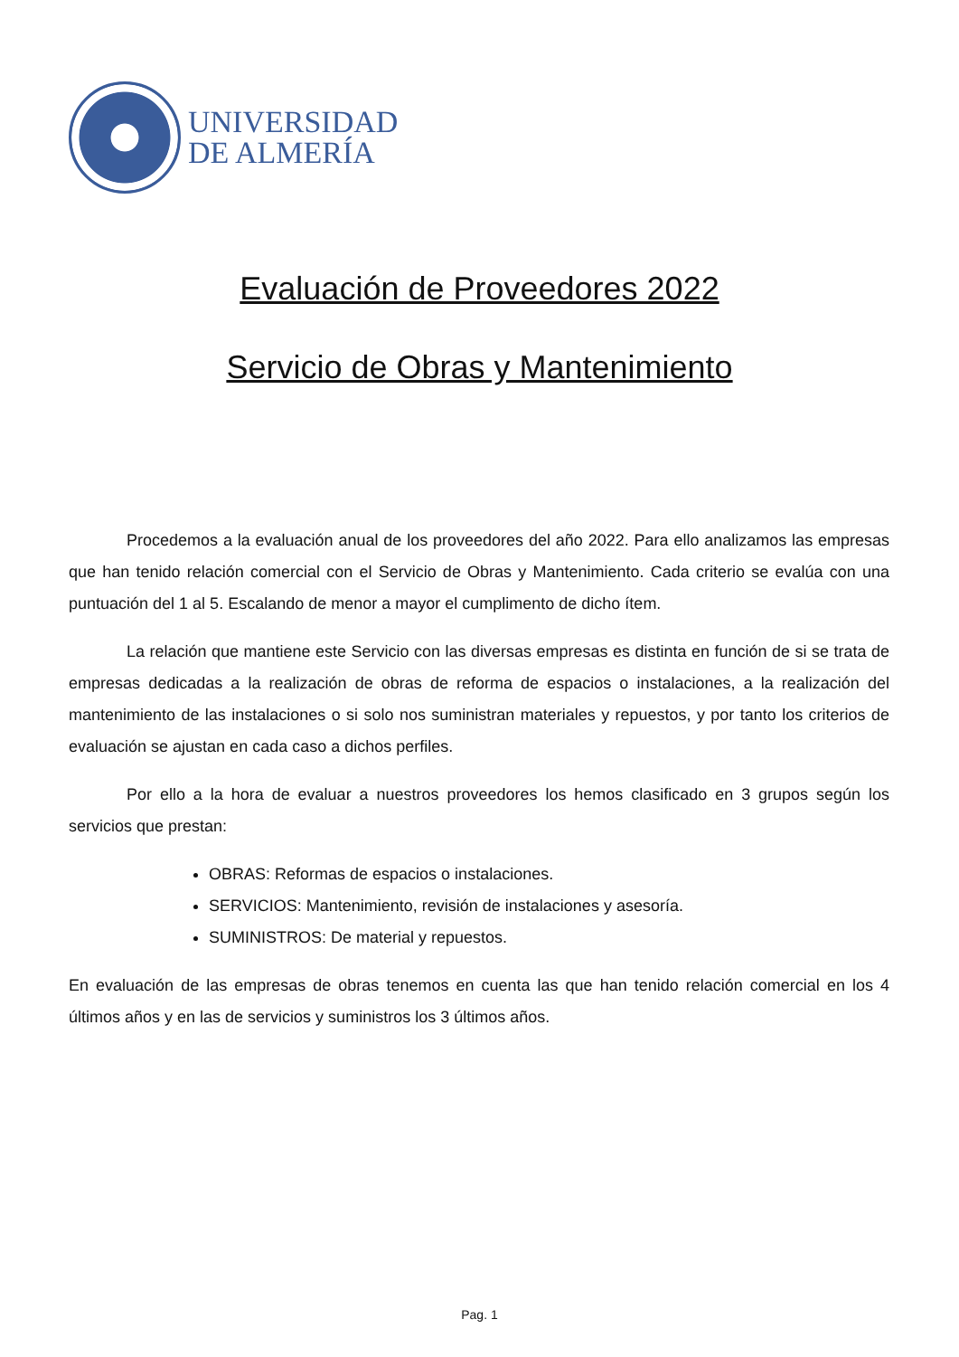UNIVERSIDAD
DE ALMERÍA
Evaluación de Proveedores 2022
Servicio de Obras y Mantenimiento
Procedemos a la evaluación anual de los proveedores del año 2022. Para ello analizamos las empresas que han tenido relación comercial con el Servicio de Obras y Mantenimiento. Cada criterio se evalúa con una puntuación del 1 al 5. Escalando de menor a mayor el cumplimento de dicho ítem.
La relación que mantiene este Servicio con las diversas empresas es distinta en función de si se trata de empresas dedicadas a la realización de obras de reforma de espacios o instalaciones, a la realización del mantenimiento de las instalaciones o si solo nos suministran materiales y repuestos, y por tanto los criterios de evaluación se ajustan en cada caso a dichos perfiles.
Por ello a la hora de evaluar a nuestros proveedores los hemos clasificado en 3 grupos según los servicios que prestan:
OBRAS: Reformas de espacios o instalaciones.
SERVICIOS: Mantenimiento, revisión de instalaciones y asesoría.
SUMINISTROS: De material y repuestos.
En evaluación de las empresas de obras tenemos en cuenta las que han tenido relación comercial en los 4 últimos años y en las de servicios y suministros los 3 últimos años.
Pag. 1